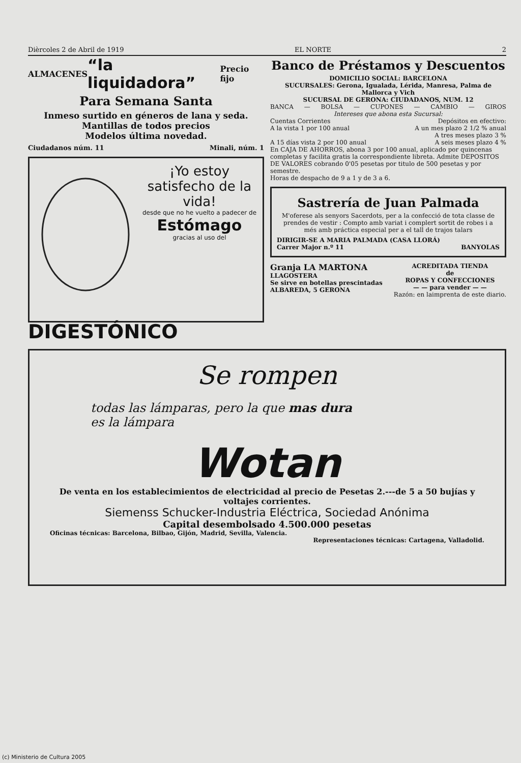Dièrcoles 2 de Abril de 1919 EL NORTE 2
ALMACENES “la liquidadora” Precio fijo
Para Semana Santa
Inmeso surtido en géneros de lana y seda.
Mantillas de todos precios
Modelos última novedad.
Ciudadanos núm. 11 Minali, núm. 1
¡Yo estoy satisfecho de la vida!
desde que no he vuelto a padecer de
Estómago
gracias al uso del
DIGESTÓNICO
Banco de Préstamos y Descuentos
DOMICILIO SOCIAL: BARCELONA
SUCURSALES: Gerona, Igualada, Lérida, Manresa, Palma de Mallorca y Vich
SUCURSAL DE GERONA: CIUDADANOS, NUM. 12
BANCA — BOLSA — CUPONES — CAMBIO — GIROS
Intereses que abona esta Sucursal:
Cuentas Corrientes Depósitos en efectivo:
A la vista 1 por 100 anual A un mes plazo 2 1/2 % anual
A tres meses plazo 3 %
A 15 días vista 2 por 100 anual A seis meses plazo 4 %
En CAJA DE AHORROS, abona 3 por 100 anual, aplicado por quincenas completas y facilita gratis la correspondiente libreta. Admite DEPOSITOS DE VALORES cobrando 0'05 pesetas por titulo de 500 pesetas y por semestre.
Horas de despacho de 9 a 1 y de 3 a 6.
Sastrería de Juan Palmada
M'oferese als senyors Sacerdots, per a la confecció de tota classe de prendes de vestir : Compto amb variat i complert sortit de robes i a més amb práctica especial per a el tall de trajos talars
DIRIGIR-SE A MARIA PALMADA (CASA LLORÁ)
Carrer Major n.º 11 BANYOLAS
Granja LA MARTONA
LLAGOSTERA
Se sirve en botellas prescintadas
ALBAREDA, 5 GERONA
ACREDITADA TIENDA
de
ROPAS Y CONFECCIONES
— — para vender — —
Razón: en laimprenta de este diario.
Se rompen
todas las lámparas, pero la que mas dura
es la lámpara
Wotan
De venta en los establecimientos de electricidad al precio de Pesetas 2.---de 5 a 50 bujías y voltajes corrientes.
Siemenss Schucker-Industria Eléctrica, Sociedad Anónima
Capital desembolsado 4.500.000 pesetas
Oficinas técnicas: Barcelona, Bilbao, Gijón, Madrid, Sevilla, Valencia.
Representaciones técnicas: Cartagena, Valladolid.
(c) Ministerio de Cultura 2005